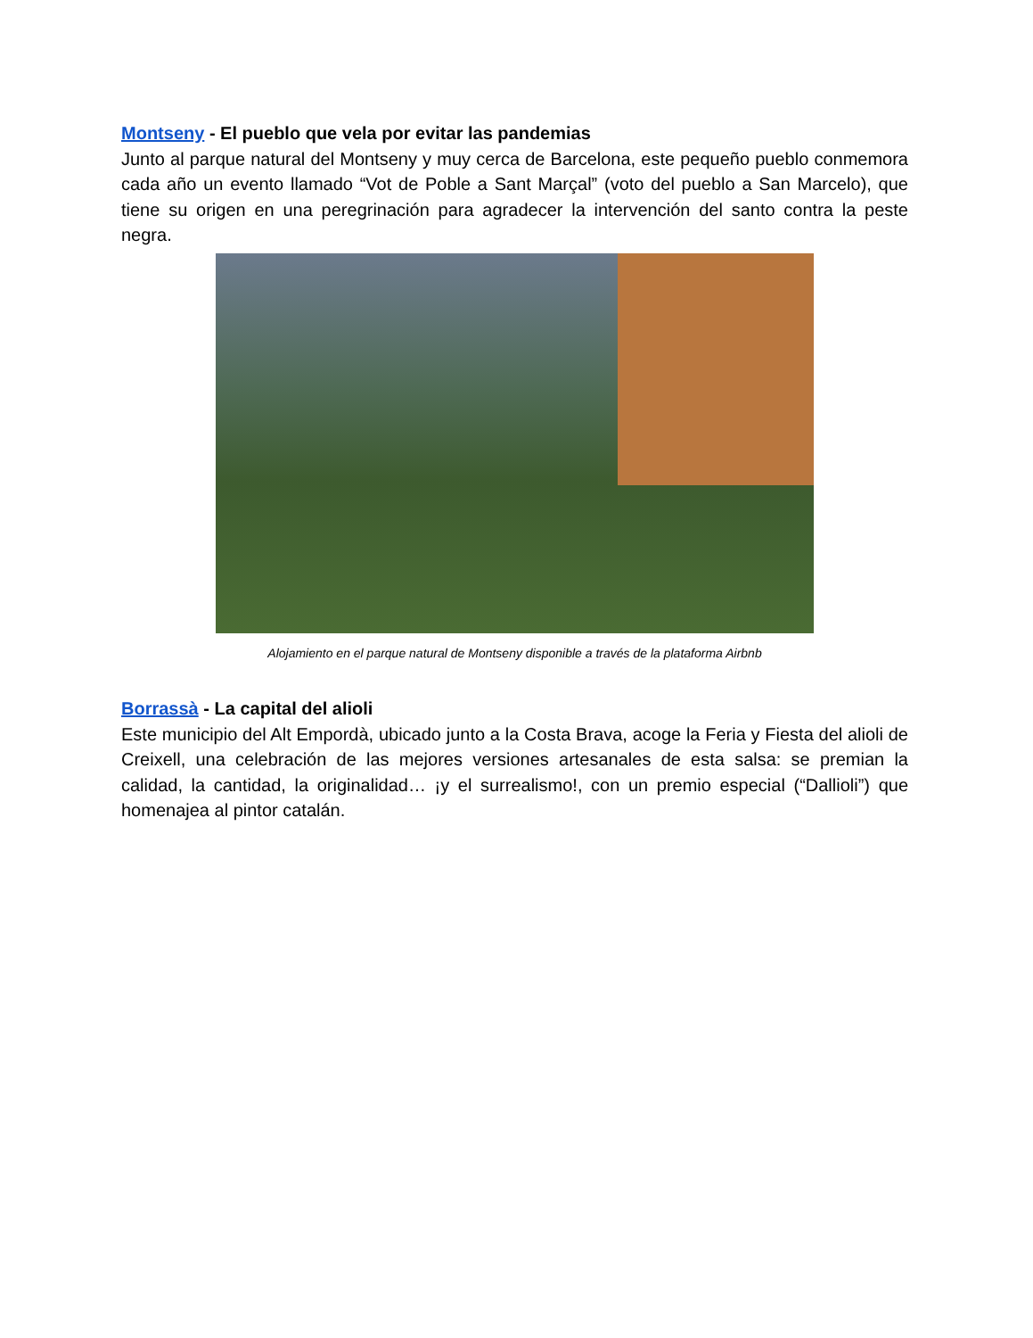Montseny - El pueblo que vela por evitar las pandemias
Junto al parque natural del Montseny y muy cerca de Barcelona, este pequeño pueblo conmemora cada año un evento llamado “Vot de Poble a Sant Marçal” (voto del pueblo a San Marcelo), que tiene su origen en una peregrinación para agradecer la intervención del santo contra la peste negra.
Alojamiento en el parque natural de Montseny disponible a través de la plataforma Airbnb
Borrassà - La capital del alioli
Este municipio del Alt Empordà, ubicado junto a la Costa Brava, acoge la Feria y Fiesta del alioli de Creixell, una celebración de las mejores versiones artesanales de esta salsa: se premian la calidad, la cantidad, la originalidad… ¡y el surrealismo!, con un premio especial (“Dallioli”) que homenajea al pintor catalán.